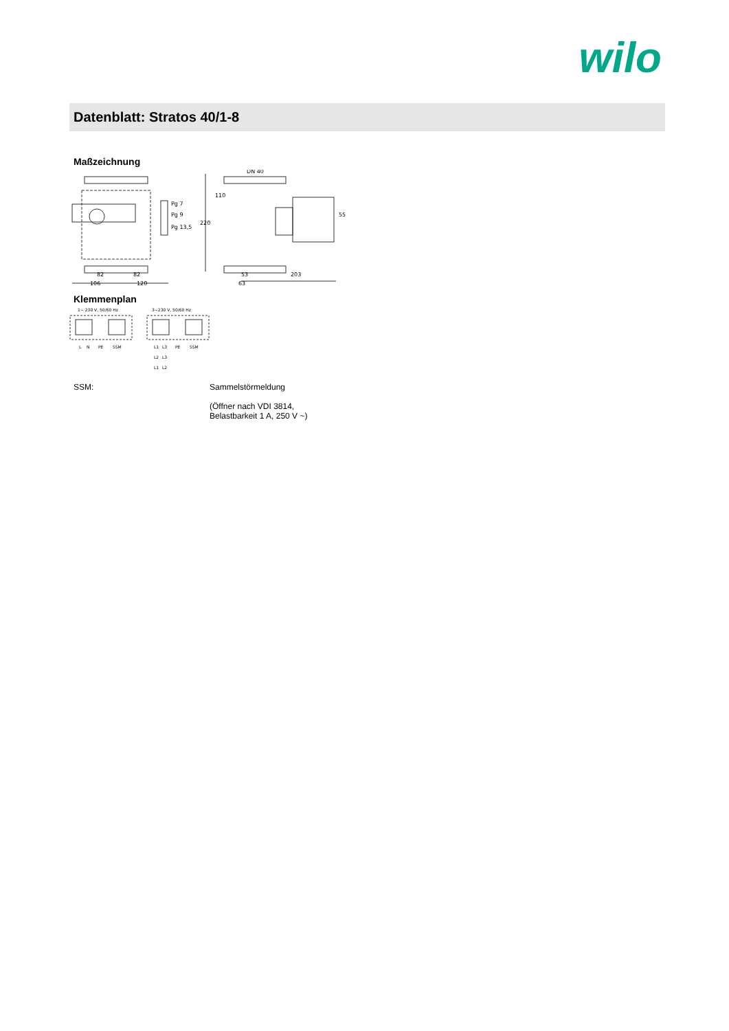wilo
Datenblatt: Stratos 40/1-8
Maßzeichnung
Pg 7
Pg 9
Pg 13,5
DN 40
110
220
55
82
82
106
120
53
203
63
Klemmenplan
1~ 230 V, 50/60 Hz
3~230 V, 50/60 Hz
L
N
PE
SSM
L1
L3
PE
SSM
L2
L3
L1
L2
SSM: Sammelstörmeldung
(Öffner nach VDI 3814,
Belastbarkeit 1 A, 250 V ~)